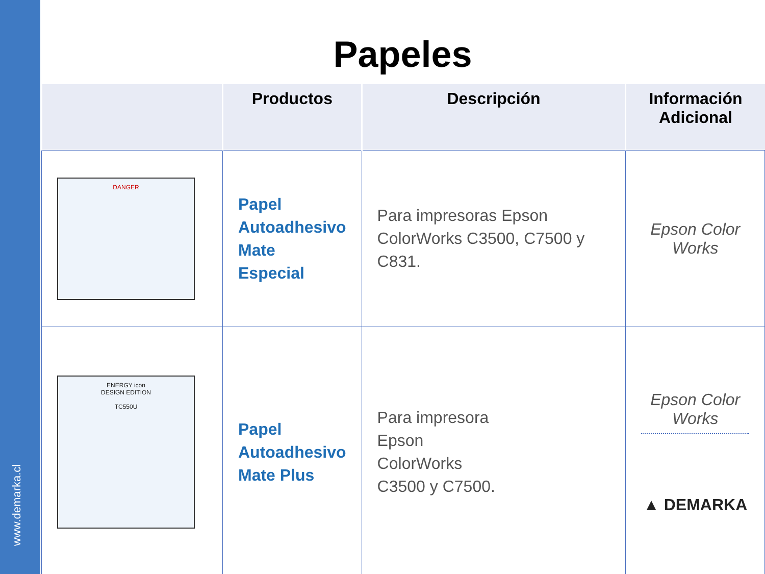www.demarka.cl
Papeles
| | Productos | Descripción | Información Adicional |
| --- | --- | --- | --- |
| DANGER | Papel Autoadhesivo Mate Especial | Para impresoras Epson ColorWorks C3500, C7500 y C831. | Epson Color Works |
| ENERGY icon DESIGN EDITION TC550U | Papel Autoadhesivo Mate Plus | Para impresora Epson ColorWorks C3500 y C7500. | Epson Color Works ▲ DEMARKA |